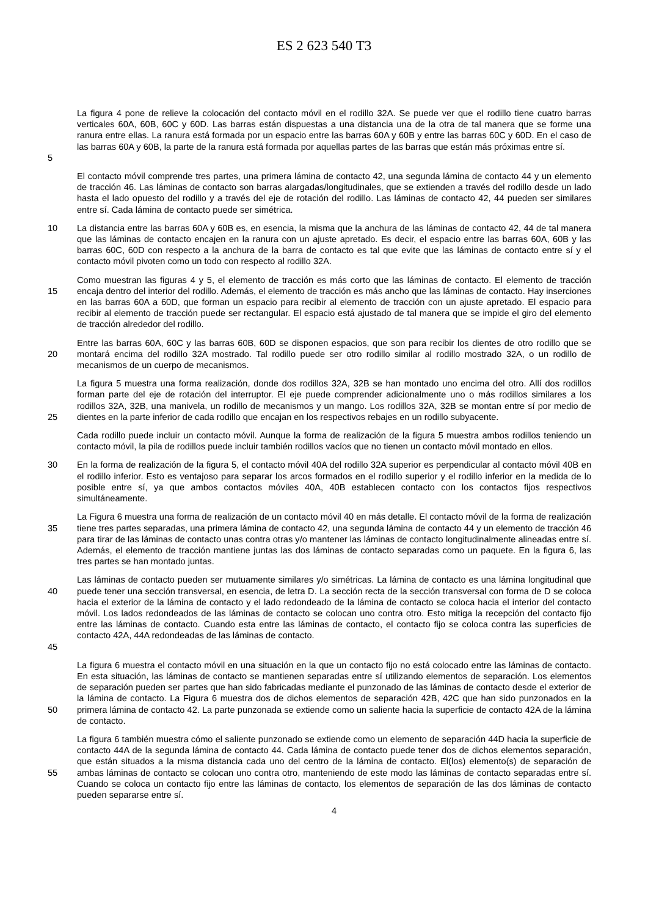ES 2 623 540 T3
5 La figura 4 pone de relieve la colocación del contacto móvil en el rodillo 32A. Se puede ver que el rodillo tiene cuatro barras verticales 60A, 60B, 60C y 60D. Las barras están dispuestas a una distancia una de la otra de tal manera que se forme una ranura entre ellas. La ranura está formada por un espacio entre las barras 60A y 60B y entre las barras 60C y 60D. En el caso de las barras 60A y 60B, la parte de la ranura está formada por aquellas partes de las barras que están más próximas entre sí.
El contacto móvil comprende tres partes, una primera lámina de contacto 42, una segunda lámina de contacto 44 y un elemento de tracción 46. Las láminas de contacto son barras alargadas/longitudinales, que se extienden a través del rodillo desde un lado hasta el lado opuesto del rodillo y a través del eje de rotación del rodillo. Las láminas de contacto 42, 44 pueden ser similares entre sí. Cada lámina de contacto puede ser simétrica.
10 La distancia entre las barras 60A y 60B es, en esencia, la misma que la anchura de las láminas de contacto 42, 44 de tal manera que las láminas de contacto encajen en la ranura con un ajuste apretado. Es decir, el espacio entre las barras 60A, 60B y las barras 60C, 60D con respecto a la anchura de la barra de contacto es tal que evite que las láminas de contacto entre sí y el contacto móvil pivoten como un todo con respecto al rodillo 32A.
15 Como muestran las figuras 4 y 5, el elemento de tracción es más corto que las láminas de contacto. El elemento de tracción encaja dentro del interior del rodillo. Además, el elemento de tracción es más ancho que las láminas de contacto. Hay inserciones en las barras 60A a 60D, que forman un espacio para recibir al elemento de tracción con un ajuste apretado. El espacio para recibir al elemento de tracción puede ser rectangular. El espacio está ajustado de tal manera que se impide el giro del elemento de tracción alrededor del rodillo.
20 Entre las barras 60A, 60C y las barras 60B, 60D se disponen espacios, que son para recibir los dientes de otro rodillo que se montará encima del rodillo 32A mostrado. Tal rodillo puede ser otro rodillo similar al rodillo mostrado 32A, o un rodillo de mecanismos de un cuerpo de mecanismos.
25 La figura 5 muestra una forma realización, donde dos rodillos 32A, 32B se han montado uno encima del otro. Allí dos rodillos forman parte del eje de rotación del interruptor. El eje puede comprender adicionalmente uno o más rodillos similares a los rodillos 32A, 32B, una manivela, un rodillo de mecanismos y un mango. Los rodillos 32A, 32B se montan entre sí por medio de dientes en la parte inferior de cada rodillo que encajan en los respectivos rebajes en un rodillo subyacente.
Cada rodillo puede incluir un contacto móvil. Aunque la forma de realización de la figura 5 muestra ambos rodillos teniendo un contacto móvil, la pila de rodillos puede incluir también rodillos vacíos que no tienen un contacto móvil montado en ellos.
30 En la forma de realización de la figura 5, el contacto móvil 40A del rodillo 32A superior es perpendicular al contacto móvil 40B en el rodillo inferior. Esto es ventajoso para separar los arcos formados en el rodillo superior y el rodillo inferior en la medida de lo posible entre sí, ya que ambos contactos móviles 40A, 40B establecen contacto con los contactos fijos respectivos simultáneamente.
35 La Figura 6 muestra una forma de realización de un contacto móvil 40 en más detalle. El contacto móvil de la forma de realización tiene tres partes separadas, una primera lámina de contacto 42, una segunda lámina de contacto 44 y un elemento de tracción 46 para tirar de las láminas de contacto unas contra otras y/o mantener las láminas de contacto longitudinalmente alineadas entre sí. Además, el elemento de tracción mantiene juntas las dos láminas de contacto separadas como un paquete. En la figura 6, las tres partes se han montado juntas.
40
45
Las láminas de contacto pueden ser mutuamente similares y/o simétricas. La lámina de contacto es una lámina longitudinal que puede tener una sección transversal, en esencia, de letra D. La sección recta de la sección transversal con forma de D se coloca hacia el exterior de la lámina de contacto y el lado redondeado de la lámina de contacto se coloca hacia el interior del contacto móvil. Los lados redondeados de las láminas de contacto se colocan uno contra otro. Esto mitiga la recepción del contacto fijo entre las láminas de contacto. Cuando esta entre las láminas de contacto, el contacto fijo se coloca contra las superficies de contacto 42A, 44A redondeadas de las láminas de contacto.
50 La figura 6 muestra el contacto móvil en una situación en la que un contacto fijo no está colocado entre las láminas de contacto. En esta situación, las láminas de contacto se mantienen separadas entre sí utilizando elementos de separación. Los elementos de separación pueden ser partes que han sido fabricadas mediante el punzonado de las láminas de contacto desde el exterior de la lámina de contacto. La Figura 6 muestra dos de dichos elementos de separación 42B, 42C que han sido punzonados en la primera lámina de contacto 42. La parte punzonada se extiende como un saliente hacia la superficie de contacto 42A de la lámina de contacto.
55 La figura 6 también muestra cómo el saliente punzonado se extiende como un elemento de separación 44D hacia la superficie de contacto 44A de la segunda lámina de contacto 44. Cada lámina de contacto puede tener dos de dichos elementos separación, que están situados a la misma distancia cada uno del centro de la lámina de contacto. El(los) elemento(s) de separación de ambas láminas de contacto se colocan uno contra otro, manteniendo de este modo las láminas de contacto separadas entre sí. Cuando se coloca un contacto fijo entre las láminas de contacto, los elementos de separación de las dos láminas de contacto pueden separarse entre sí.
4